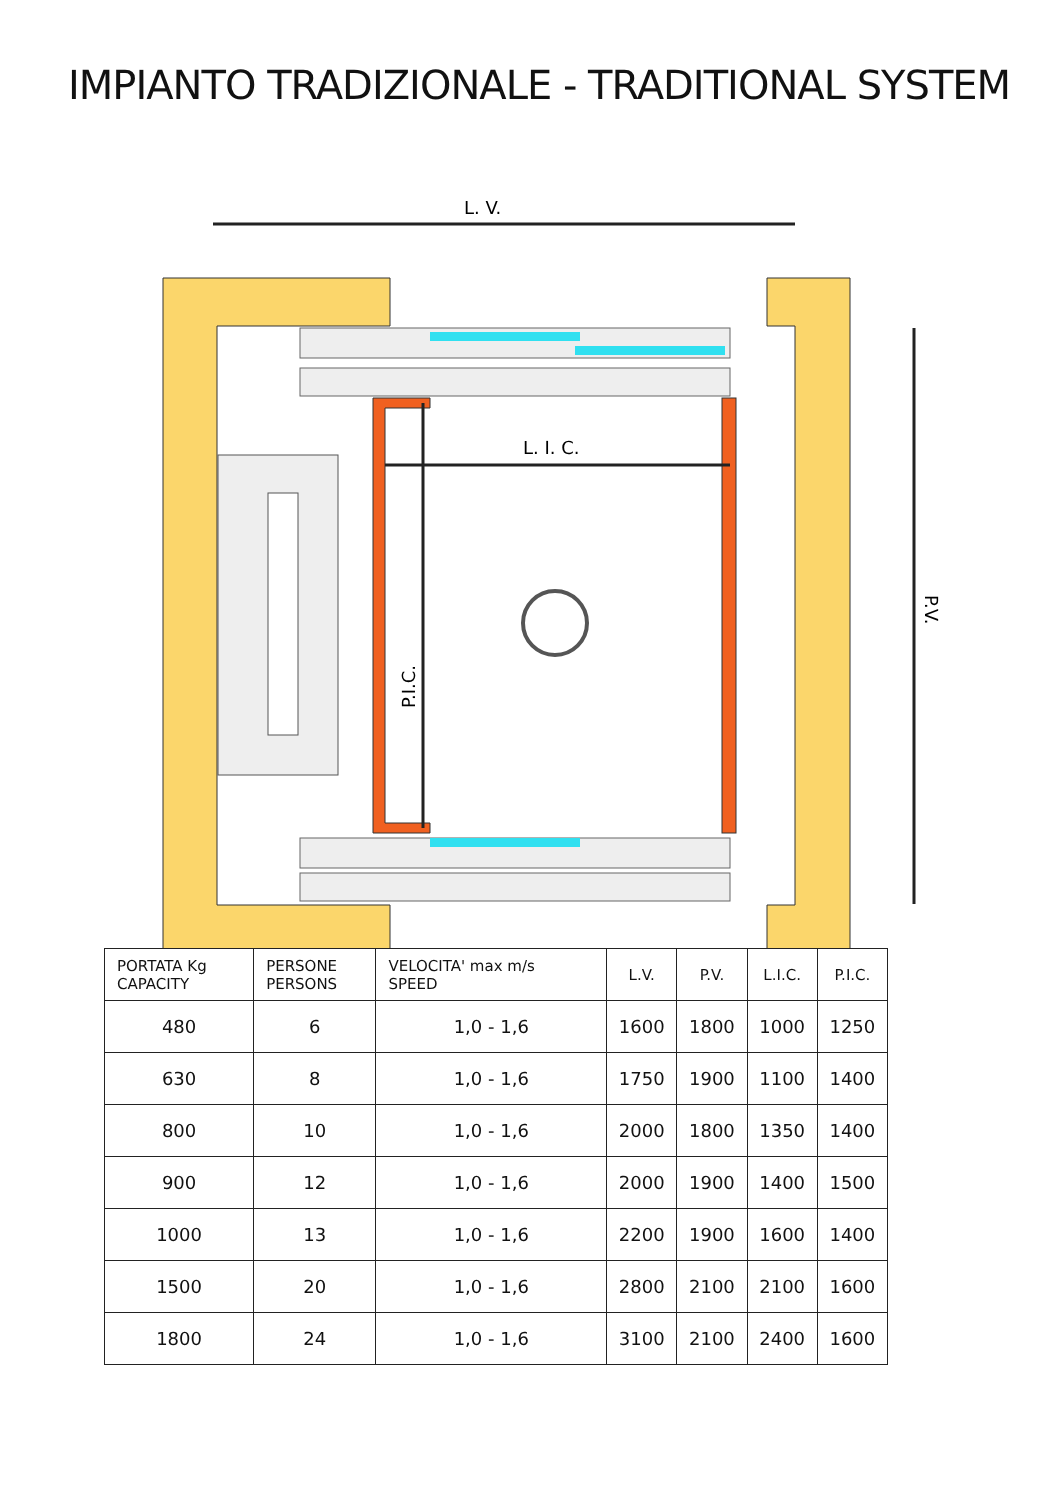IMPIANTO TRADIZIONALE - TRADITIONAL SYSTEM
L. V.
L. I. C.
P.I.C.
P.V.
| PORTATA Kg CAPACITY | PERSONE PERSONS | VELOCITA' max m/s SPEED | L.V. | P.V. | L.I.C. | P.I.C. |
| --- | --- | --- | --- | --- | --- | --- |
| 480 | 6 | 1,0 - 1,6 | 1600 | 1800 | 1000 | 1250 |
| 630 | 8 | 1,0 - 1,6 | 1750 | 1900 | 1100 | 1400 |
| 800 | 10 | 1,0 - 1,6 | 2000 | 1800 | 1350 | 1400 |
| 900 | 12 | 1,0 - 1,6 | 2000 | 1900 | 1400 | 1500 |
| 1000 | 13 | 1,0 - 1,6 | 2200 | 1900 | 1600 | 1400 |
| 1500 | 20 | 1,0 - 1,6 | 2800 | 2100 | 2100 | 1600 |
| 1800 | 24 | 1,0 - 1,6 | 3100 | 2100 | 2400 | 1600 |